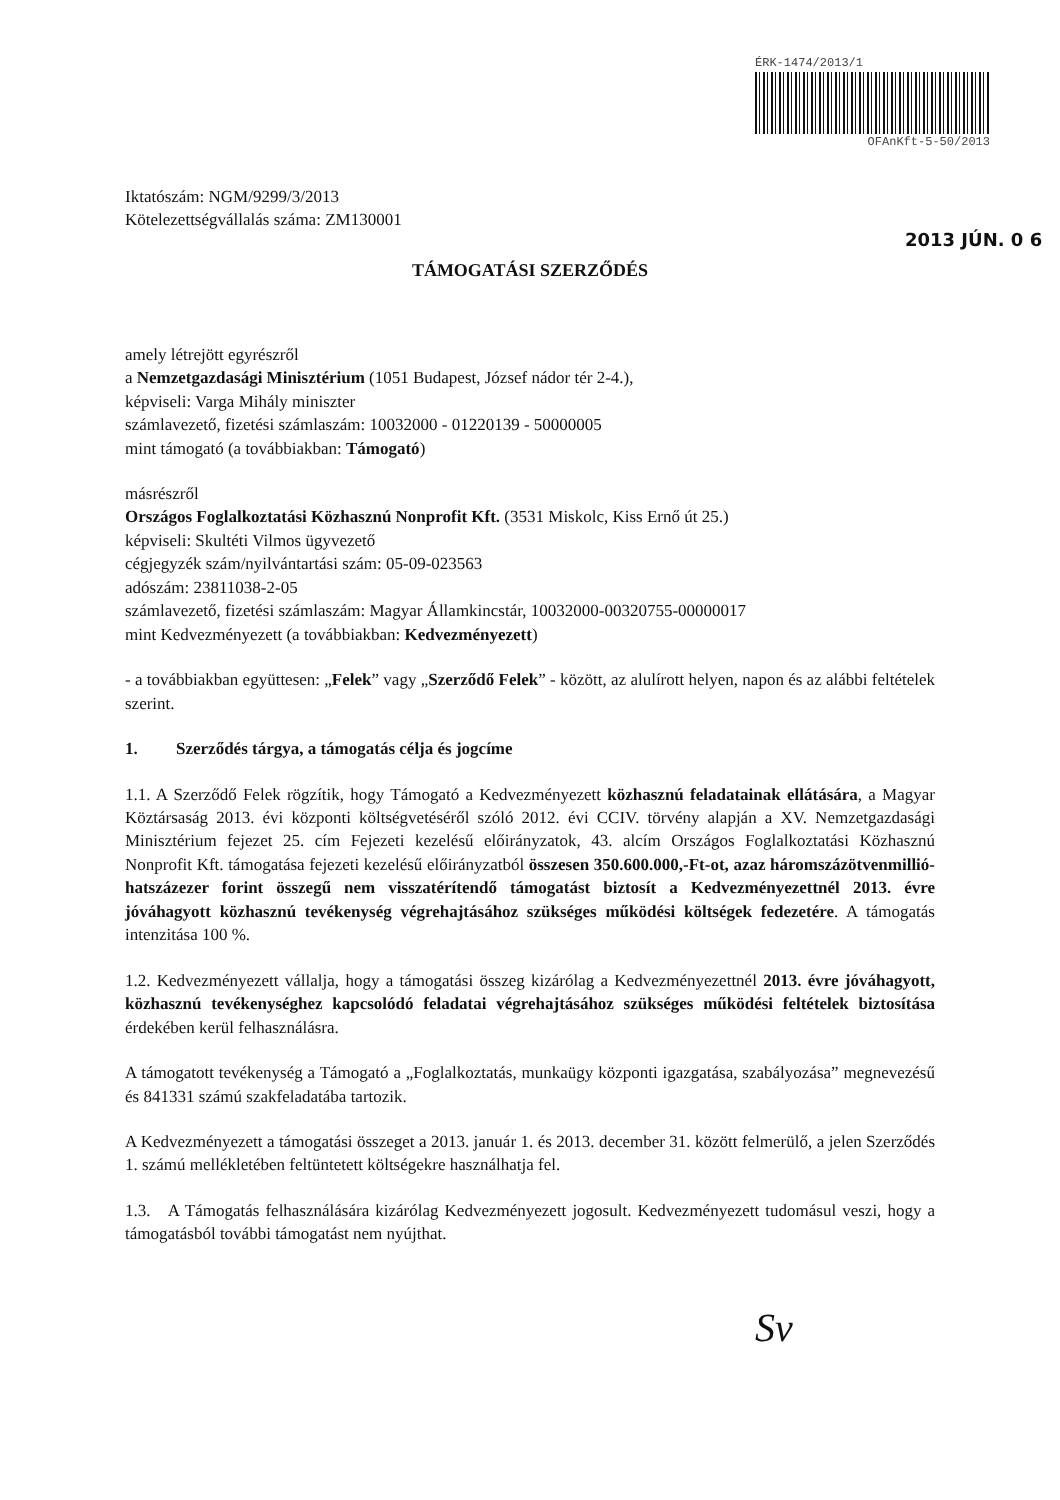ÉRK-1474/2013/1
OFAnKft-5-50/2013
Iktatószám: NGM/9299/3/2013
Kötelezettségvállalás száma: ZM130001
2013 JÚN. 0 6
TÁMOGATÁSI SZERZŐDÉS
amely létrejött egyrészről
a Nemzetgazdasági Minisztérium (1051 Budapest, József nádor tér 2-4.),
képviseli: Varga Mihály miniszter
számlavezető, fizetési számlaszám: 10032000 - 01220139 - 50000005
mint támogató (a továbbiakban: Támogató)
másrészről
Országos Foglalkoztatási Közhasznú Nonprofit Kft. (3531 Miskolc, Kiss Ernő út 25.)
képviseli: Skultéti Vilmos ügyvezető
cégjegyzék szám/nyilvántartási szám: 05-09-023563
adószám: 23811038-2-05
számlavezető, fizetési számlaszám: Magyar Államkincstár, 10032000-00320755-00000017
mint Kedvezményezett (a továbbiakban: Kedvezményezett)
- a továbbiakban együttesen: „Felek” vagy „Szerződő Felek” - között, az alulírott helyen, napon és az alábbi feltételek szerint.
1. Szerződés tárgya, a támogatás célja és jogcíme
1.1. A Szerződő Felek rögzítik, hogy Támogató a Kedvezményezett közhasznú feladatainak ellátására, a Magyar Köztársaság 2013. évi központi költségvetéséről szóló 2012. évi CCIV. törvény alapján a XV. Nemzetgazdasági Minisztérium fejezet 25. cím Fejezeti kezelésű előirányzatok, 43. alcím Országos Foglalkoztatási Közhasznú Nonprofit Kft. támogatása fejezeti kezelésű előirányzatból összesen 350.600.000,-Ft-ot, azaz háromszázötvenmillió-hatszázezer forint összegű nem visszatérítendő támogatást biztosít a Kedvezményezettnél 2013. évre jóváhagyott közhasznú tevékenység végrehajtásához szükséges működési költségek fedezetére. A támogatás intenzitása 100 %.
1.2. Kedvezményezett vállalja, hogy a támogatási összeg kizárólag a Kedvezményezettnél 2013. évre jóváhagyott, közhasznú tevékenységhez kapcsolódó feladatai végrehajtásához szükséges működési feltételek biztosítása érdekében kerül felhasználásra.
A támogatott tevékenység a Támogató a „Foglalkoztatás, munkaügy központi igazgatása, szabályozása” megnevezésű és 841331 számú szakfeladatába tartozik.
A Kedvezményezett a támogatási összeget a 2013. január 1. és 2013. december 31. között felmerülő, a jelen Szerződés 1. számú mellékletében feltüntetett költségekre használhatja fel.
1.3. A Támogatás felhasználására kizárólag Kedvezményezett jogosult. Kedvezményezett tudomásul veszi, hogy a támogatásból további támogatást nem nyújthat.
Sv